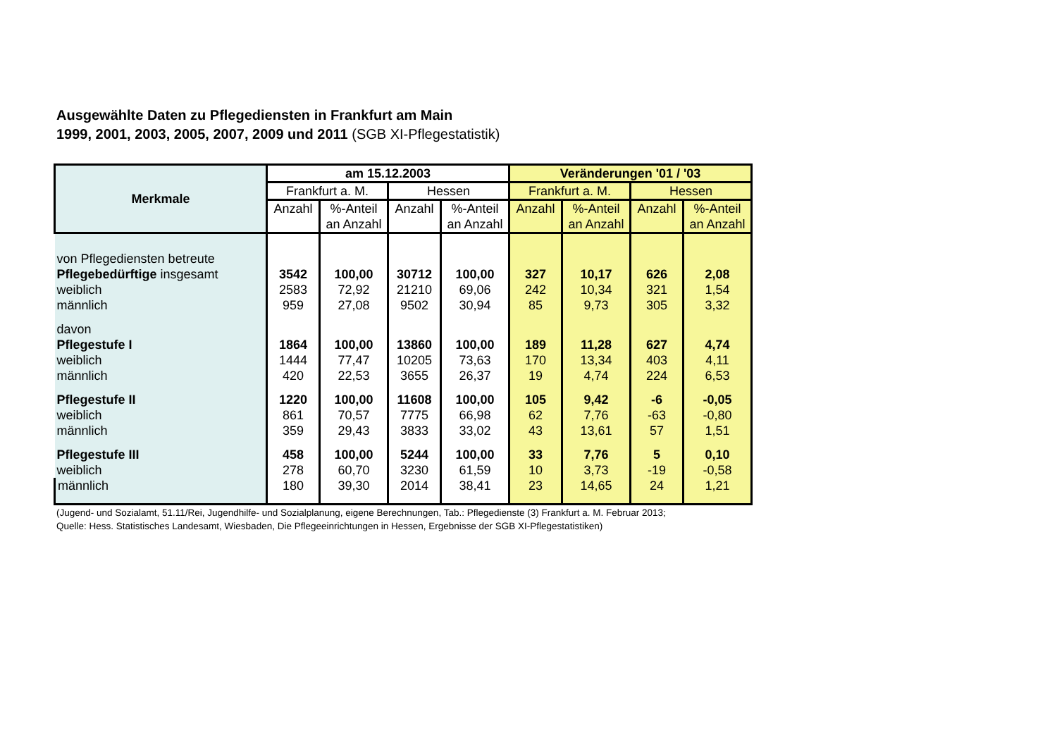Ausgewählte Daten zu Pflegediensten in Frankfurt am Main
1999, 2001, 2003, 2005, 2007, 2009 und 2011 (SGB XI-Pflegestatistik)
| Merkmale | am 15.12.2003 | | | | Veränderungen '01 / '03 | | | |
| --- | --- | --- | --- | --- | --- | --- | --- | --- |
| | Frankfurt a. M. | | Hessen | | Frankfurt a. M. | | Hessen | |
| | Anzahl | %-Anteil an Anzahl | Anzahl | %-Anteil an Anzahl | Anzahl | %-Anteil an Anzahl | Anzahl | %-Anteil an Anzahl |
| von Pflegediensten betreute | | | | | | | | |
| Pflegebedürftige insgesamt | 3542 | 100,00 | 30712 | 100,00 | 327 | 10,17 | 626 | 2,08 |
| weiblich | 2583 | 72,92 | 21210 | 69,06 | 242 | 10,34 | 321 | 1,54 |
| männlich | 959 | 27,08 | 9502 | 30,94 | 85 | 9,73 | 305 | 3,32 |
| davon | | | | | | | | |
| Pflegestufe I | 1864 | 100,00 | 13860 | 100,00 | 189 | 11,28 | 627 | 4,74 |
| weiblich | 1444 | 77,47 | 10205 | 73,63 | 170 | 13,34 | 403 | 4,11 |
| männlich | 420 | 22,53 | 3655 | 26,37 | 19 | 4,74 | 224 | 6,53 |
| Pflegestufe II | 1220 | 100,00 | 11608 | 100,00 | 105 | 9,42 | -6 | -0,05 |
| weiblich | 861 | 70,57 | 7775 | 66,98 | 62 | 7,76 | -63 | -0,80 |
| männlich | 359 | 29,43 | 3833 | 33,02 | 43 | 13,61 | 57 | 1,51 |
| Pflegestufe III | 458 | 100,00 | 5244 | 100,00 | 33 | 7,76 | 5 | 0,10 |
| weiblich | 278 | 60,70 | 3230 | 61,59 | 10 | 3,73 | -19 | -0,58 |
| männlich | 180 | 39,30 | 2014 | 38,41 | 23 | 14,65 | 24 | 1,21 |
(Jugend- und Sozialamt, 51.11/Rei, Jugendhilfe- und Sozialplanung, eigene Berechnungen, Tab.: Pflegedienste (3) Frankfurt a. M. Februar 2013;
Quelle: Hess. Statistisches Landesamt, Wiesbaden, Die Pflegeeinrichtungen in Hessen, Ergebnisse der SGB XI-Pflegestatistiken)